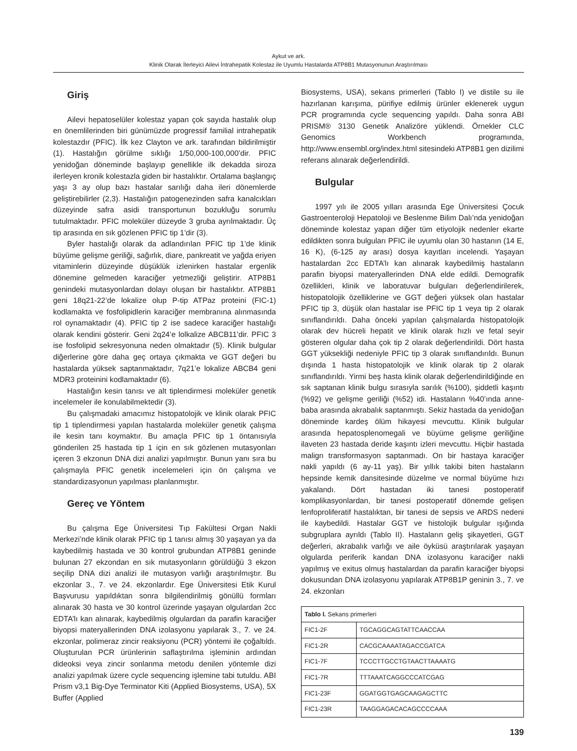Aykut ve ark.
Klinik Olarak İlerleyici Ailevi İntrahepatik Kolestaz ile Uyumlu Hastalarda ATP8B1 Mutasyonunun Araştırılması
Giriş
Ailevi hepatoselüler kolestaz yapan çok sayıda hastalık olup en önemlilerinden biri günümüzde progressif familial intrahepatik kolestazdır (PFIC). İlk kez Clayton ve ark. tarafından bildirilmiştir (1). Hastalığın görülme sıklığı 1/50,000-100,000’dir. PFIC yenidoğan döneminde başlayıp genellikle ilk dekadda siroza ilerleyen kronik kolestazla giden bir hastalıktır. Ortalama başlangıç yaşı 3 ay olup bazı hastalar sarılığı daha ileri dönemlerde geliştirebilirler (2,3). Hastalığın patogenezinden safra kanalcıkları düzeyinde safra asidi transportunun bozukluğu sorumlu tutulmaktadır. PFIC moleküler düzeyde 3 gruba ayrılmaktadır. Üç tip arasında en sık gözlenen PFIC tip 1’dir (3).
Byler hastalığı olarak da adlandırılan PFIC tip 1’de klinik büyüme gelişme geriliği, sağırlık, diare, pankreatit ve yağda eriyen vitaminlerin düzeyinde düşüklük izlenirken hastalar ergenlik dönemine gelmeden karaciğer yetmezliği geliştirir. ATP8B1 genindeki mutasyonlardan dolayı oluşan bir hastalıktır. ATP8B1 geni 18q21-22’de lokalize olup P-tip ATPaz proteini (FIC-1) kodlamakta ve fosfolipidlerin karaciğer membranına alınmasında rol oynamaktadır (4). PFIC tip 2 ise sadece karaciğer hastalığı olarak kendini gösterir. Geni 2q24’e lolkalize ABCB11’dir. PFIC 3 ise fosfolipid sekresyonuna neden olmaktadır (5). Klinik bulgular diğerlerine göre daha geç ortaya çıkmakta ve GGT değeri bu hastalarda yüksek saptanmaktadır, 7q21’e lokalize ABCB4 geni MDR3 proteinini kodlamaktadır (6).
Hastalığın kesin tanısı ve alt tiplendirmesi moleküler genetik incelemeler ile konulabilmektedir (3).
Bu çalışmadaki amacımız histopatolojik ve klinik olarak PFIC tip 1 tiplendirmesi yapılan hastalarda moleküler genetik çalışma ile kesin tanı koymaktır. Bu amaçla PFIC tip 1 öntanısıyla gönderilen 25 hastada tip 1 için en sık gözlenen mutasyonları içeren 3 ekzonun DNA dizi analizi yapılmıştır. Bunun yanı sıra bu çalışmayla PFIC genetik incelemeleri için ön çalışma ve standardizasyonun yapılması planlanmıştır.
Gereç ve Yöntem
Bu çalışma Ege Üniversitesi Tıp Fakültesi Organ Nakli Merkezi’nde klinik olarak PFIC tip 1 tanısı almış 30 yaşayan ya da kaybedilmiş hastada ve 30 kontrol grubundan ATP8B1 geninde bulunan 27 ekzondan en sık mutasyonların görüldüğü 3 ekzon seçilip DNA dizi analizi ile mutasyon varlığı araştırılmıştır. Bu ekzonlar 3., 7. ve 24. ekzonlardır. Ege Üniversitesi Etik Kurul Başvurusu yapıldıktan sonra bilgilendirilmiş gönüllü formları alınarak 30 hasta ve 30 kontrol üzerinde yaşayan olgulardan 2cc EDTA’lı kan alınarak, kaybedilmiş olgulardan da parafin karaciğer biyopsi materyallerinden DNA izolasyonu yapılarak 3., 7. ve 24. ekzonlar, polimeraz zincir reaksiyonu (PCR) yöntemi ile çoğaltıldı. Oluşturulan PCR ürünlerinin saflaştırılma işleminin ardından dideoksi veya zincir sonlanma metodu denilen yöntemle dizi analizi yapılmak üzere cycle sequencing işlemine tabi tutuldu. ABI Prism v3,1 Big-Dye Terminator Kiti (Applied Biosystems, USA), 5X Buffer (Applied
Biosystems, USA), sekans primerleri (Tablo I) ve distile su ile hazırlanan karışıma, pürifiye edilmiş ürünler eklenerek uygun PCR programında cycle sequencing yapıldı. Daha sonra ABI PRISM® 3130 Genetik Analizöre yüklendi. Örnekler CLC Genomics Workbench programında, http://www.ensembl.org/index.html sitesindeki ATP8B1 gen dizilimi referans alınarak değerlendirildi.
Bulgular
1997 yılı ile 2005 yılları arasında Ege Üniversitesi Çocuk Gastroenteroloji Hepatoloji ve Beslenme Bilim Dalı’nda yenidoğan döneminde kolestaz yapan diğer tüm etiyolojik nedenler ekarte edildikten sonra bulguları PFIC ile uyumlu olan 30 hastanın (14 E, 16 K), (6-125 ay arası) dosya kayıtları incelendi. Yaşayan hastalardan 2cc EDTA’lı kan alınarak kaybedilmiş hastaların parafin biyopsi materyallerinden DNA elde edildi. Demografik özellikleri, klinik ve laboratuvar bulguları değerlendirilerek, histopatolojik özelliklerine ve GGT değeri yüksek olan hastalar PFIC tip 3, düşük olan hastalar ise PFIC tip 1 veya tip 2 olarak sınıflandırıldı. Daha önceki yapılan çalışmalarda histopatolojik olarak dev hücreli hepatit ve klinik olarak hızlı ve fetal seyir gösteren olgular daha çok tip 2 olarak değerlendirildi. Dört hasta GGT yüksekliği nedeniyle PFIC tip 3 olarak sınıflandırıldı. Bunun dışında 1 hasta histopatolojik ve klinik olarak tip 2 olarak sınıflandırıldı. Yirmi beş hasta klinik olarak değerlendirildiğinde en sık saptanan klinik bulgu sırasıyla sarılık (%100), şiddetli kaşıntı (%92) ve gelişme geriliği (%52) idi. Hastaların %40’ında anne-baba arasında akrabalık saptanmıştı. Sekiz hastada da yenidoğan döneminde kardeş ölüm hikayesi mevcuttu. Klinik bulgular arasında hepatosplenomegali ve büyüme gelişme geriliğine ilaveten 23 hastada deride kaşıntı izleri mevcuttu. Hiçbir hastada malign transformasyon saptanmadı. On bir hastaya karaciğer nakli yapıldı (6 ay-11 yaş). Bir yıllık takibi biten hastaların hepsinde kemik dansitesinde düzelme ve normal büyüme hızı yakalandı. Dört hastadan iki tanesi postoperatif komplikasyonlardan, bir tanesi postoperatif dönemde gelişen lenfoproliferatif hastalıktan, bir tanesi de sepsis ve ARDS nedeni ile kaybedildi. Hastalar GGT ve histolojik bulgular ışığında subgruplara ayrıldı (Tablo II). Hastaların geliş şikayetleri, GGT değerleri, akrabalık varlığı ve aile öyküsü araştırılarak yaşayan olgularda periferik kandan DNA izolasyonu karaciğer nakli yapılmış ve exitus olmuş hastalardan da parafin karaciğer biyopsi dokusundan DNA izolasyonu yapılarak ATP8B1P geninin 3., 7. ve 24. ekzonları
| Tablo I. Sekans primerleri | |
| FIC1-2F | TGCAGGCAGTATTCAACCAA |
| FIC1-2R | CACGCAAAATAGACCGATCA |
| FIC1-7F | TCCCTTGCCTGTAACTTAAAATG |
| FIC1-7R | TTTAAATCAGGCCCATCGAG |
| FIC1-23F | GGATGGTGAGCAAGAGCTTC |
| FIC1-23R | TAAGGAGACACAGCCCCAAA |
139